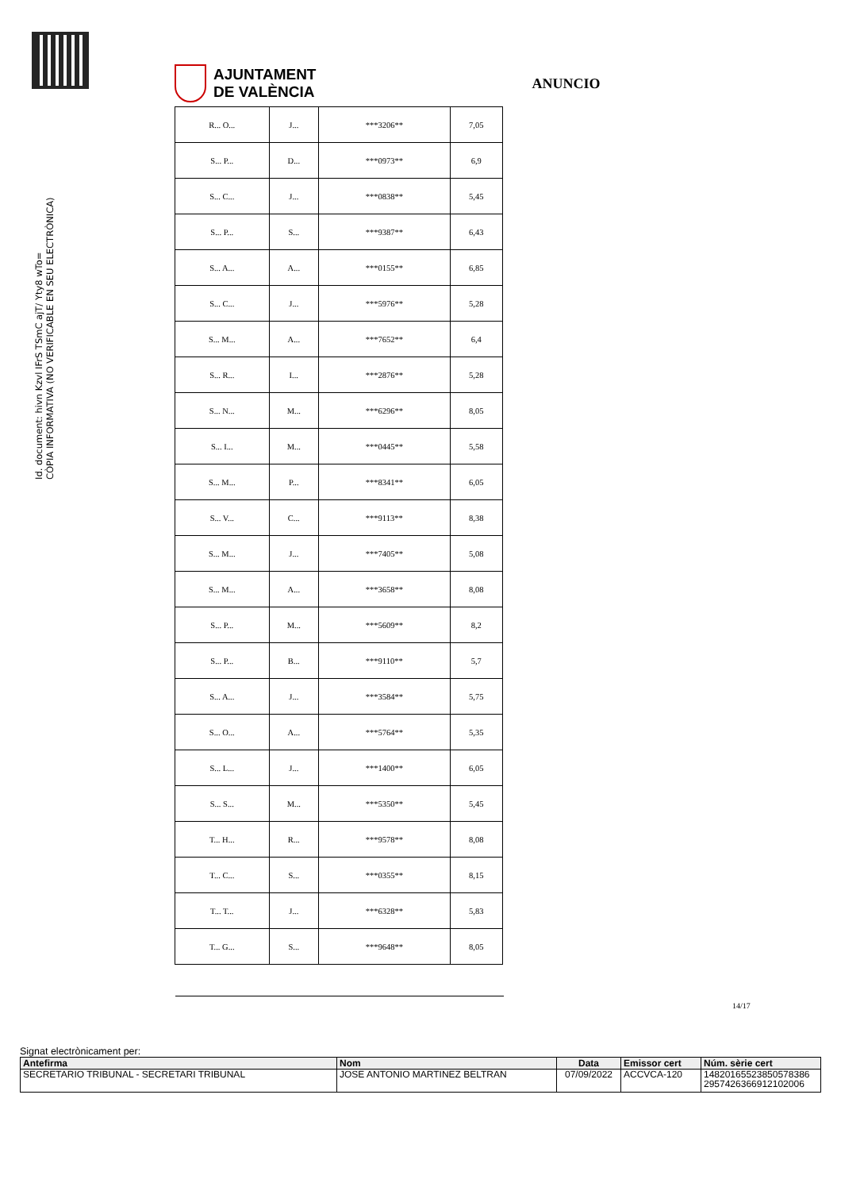AJUNTAMENT
DE VALÈNCIA
ANUNCIO
Id. document: hivn Kzvl IFrS TSmC ajT/ Yty8 wTo=
CÒPIA INFORMATIVA (NO VERIFICABLE EN SEU ELECTRÒNICA)
| R... O... | J... | ***3206** | 7,05 |
| S... P... | D... | ***0973** | 6,9 |
| S... C... | J... | ***0838** | 5,45 |
| S... P... | S... | ***9387** | 6,43 |
| S... A... | A... | ***0155** | 6,85 |
| S... C... | J... | ***5976** | 5,28 |
| S... M... | A... | ***7652** | 6,4 |
| S... R... | I... | ***2876** | 5,28 |
| S... N... | M... | ***6296** | 8,05 |
| S... I... | M... | ***0445** | 5,58 |
| S... M... | P... | ***8341** | 6,05 |
| S... V... | C... | ***9113** | 8,38 |
| S... M... | J... | ***7405** | 5,08 |
| S... M... | A... | ***3658** | 8,08 |
| S... P... | M... | ***5609** | 8,2 |
| S... P... | B... | ***9110** | 5,7 |
| S... A... | J... | ***3584** | 5,75 |
| S... O... | A... | ***5764** | 5,35 |
| S... L... | J... | ***1400** | 6,05 |
| S... S... | M... | ***5350** | 5,45 |
| T... H... | R... | ***9578** | 8,08 |
| T... C... | S... | ***0355** | 8,15 |
| T... T... | J... | ***6328** | 5,83 |
| T... G... | S... | ***9648** | 8,05 |
14/17
Signat electrònicament per:
| Antefirma | Nom | Data | Emissor cert | Núm. sèrie cert |
| --- | --- | --- | --- | --- |
| SECRETARIO TRIBUNAL - SECRETARI TRIBUNAL | JOSE ANTONIO MARTINEZ BELTRAN | 07/09/2022 | ACCVCA-120 | 14820165523850578386 2957426366912102006 |